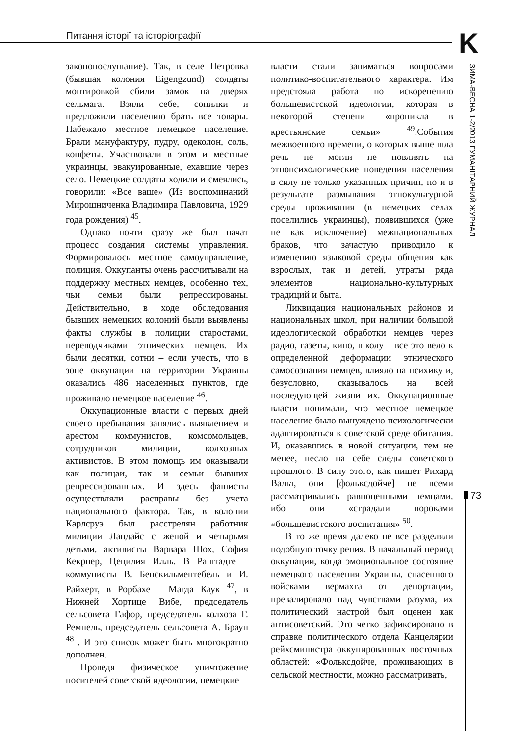Питання історії та історіографії K
ЗИМА-ВЕСНА 1-2/2013 ГУМАНІТАРНИЙ ЖУРНАЛ
73
законопослушание). Так, в селе Петровка (бывшая колония Eigengzund) солдаты монтировкой сбили замок на дверях сельмага. Взяли себе, сопилки и предложили населению брать все товары. Набежало местное немецкое население. Брали мануфактуру, пудру, одеколон, соль, конфеты. Участвовали в этом и местные украинцы, эвакуированные, ехавшие через село. Немецкие солдаты ходили и смеялись, говорили: «Все ваше» (Из воспоминаний Мирошниченка Владимира Павловича, 1929 года рождения) <sup>45</sup>.
Однако почти сразу же был начат процесс создания системы управления. Формировалось местное самоуправление, полиция. Оккупанты очень рассчитывали на поддержку местных немцев, особенно тех, чьи семьи были репрессированы. Действительно, в ходе обследования бывших немецких колоний были выявлены факты службы в полиции старостами, переводчиками этнических немцев. Их были десятки, сотни – если учесть, что в зоне оккупации на территории Украины оказались 486 населенных пунктов, где проживало немецкое население <sup>46</sup>.
Оккупационные власти с первых дней своего пребывания занялись выявлением и арестом коммунистов, комсомольцев, сотрудников милиции, колхозных активистов. В этом помощь им оказывали как полицаи, так и семьи бывших репрессированных. И здесь фашисты осуществляли расправы без учета национального фактора. Так, в колонии Карлсруэ был расстрелян работник милиции Ландайс с женой и четырьмя детьми, активисты Варвара Шох, София Кекрнер, Цецилия Илль. В Раштадте – коммунисты В. Бенскильментебель и И. Райхерт, в Рорбахе – Магда Каук <sup>47</sup>, в Нижней Хортице Вибе, председатель сельсовета Гафор, председатель колхоза Г. Ремпель, председатель сельсовета А. Браун <sup>48</sup> . И это список может быть многократно дополнен.
Проведя физическое уничтожение носителей советской идеологии, немецкие
власти стали заниматься вопросами политико-воспитательного характера. Им предстояла работа по искоренению большевистской идеологии, которая в некоторой степени «проникла в крестьянские семьи» <sup>49</sup>.События межвоенного времени, о которых выше шла речь не могли не повлиять на этнопсихологические поведения населения в силу не только указанных причин, но и в результате размывания этнокультурной среды проживания (в немецких селах поселились украинцы), появившихся (уже не как исключение) межнациональных браков, что зачастую приводило к изменению языковой среды общения как взрослых, так и детей, утраты ряда элементов национально-культурных традиций и быта.
Ликвидация национальных районов и национальных школ, при наличии большой идеологической обработки немцев через радио, газеты, кино, школу – все это вело к определенной деформации этнического самосознания немцев, влияло на психику и, безусловно, сказывалось на всей последующей жизни их. Оккупационные власти понимали, что местное немецкое население было вынуждено психологически адаптироваться к советской среде обитания. И, оказавшись в новой ситуации, тем не менее, несло на себе следы советского прошлого. В силу этого, как пишет Рихард Вальт, они [фольксдойче] не всеми рассматривались равноценными немцами, ибо они «страдали пороками «большевистского воспитания» <sup>50</sup>.
В то же время далеко не все разделяли подобную точку рения. В начальный период оккупации, когда эмоциональное состояние немецкого населения Украины, спасенного войсками вермахта от депортации, превалировало над чувствами разума, их политический настрой был оценен как антисоветский. Это четко зафиксировано в справке политического отдела Канцелярии рейхсминистра оккупированных восточных областей: «Фольксдойче, проживающих в сельской местности, можно рассматривать,